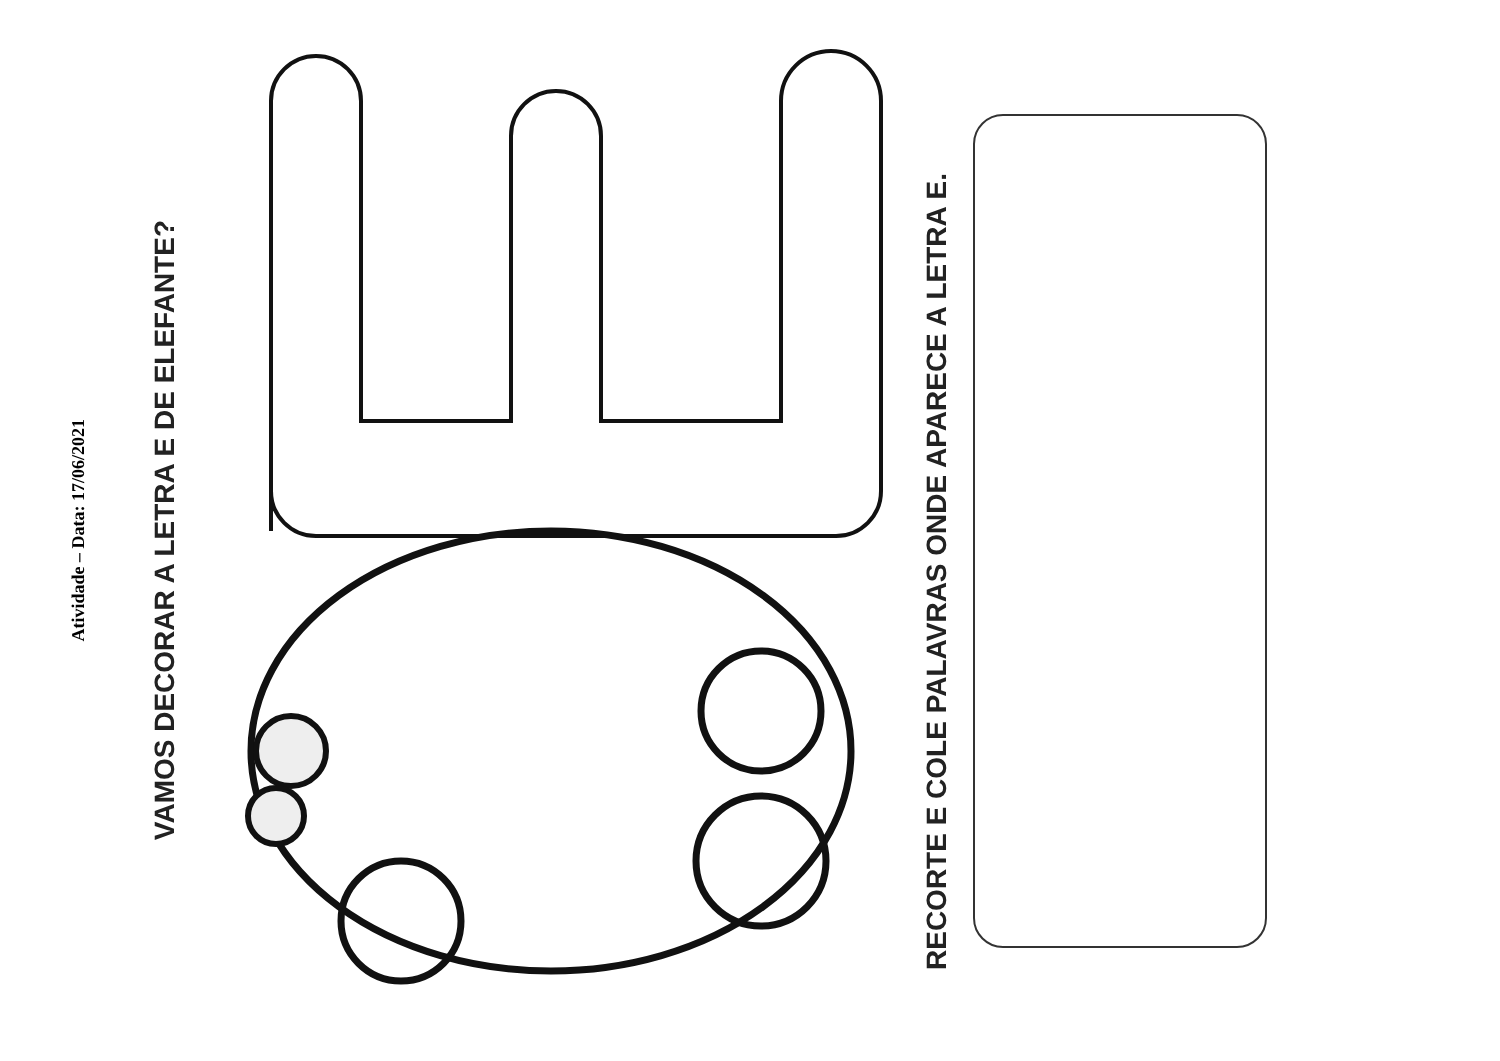Atividade – Data: 17/06/2021
VAMOS DECORAR A LETRA E DE ELEFANTE?
RECORTE E COLE PALAVRAS ONDE APARECE A LETRA E.